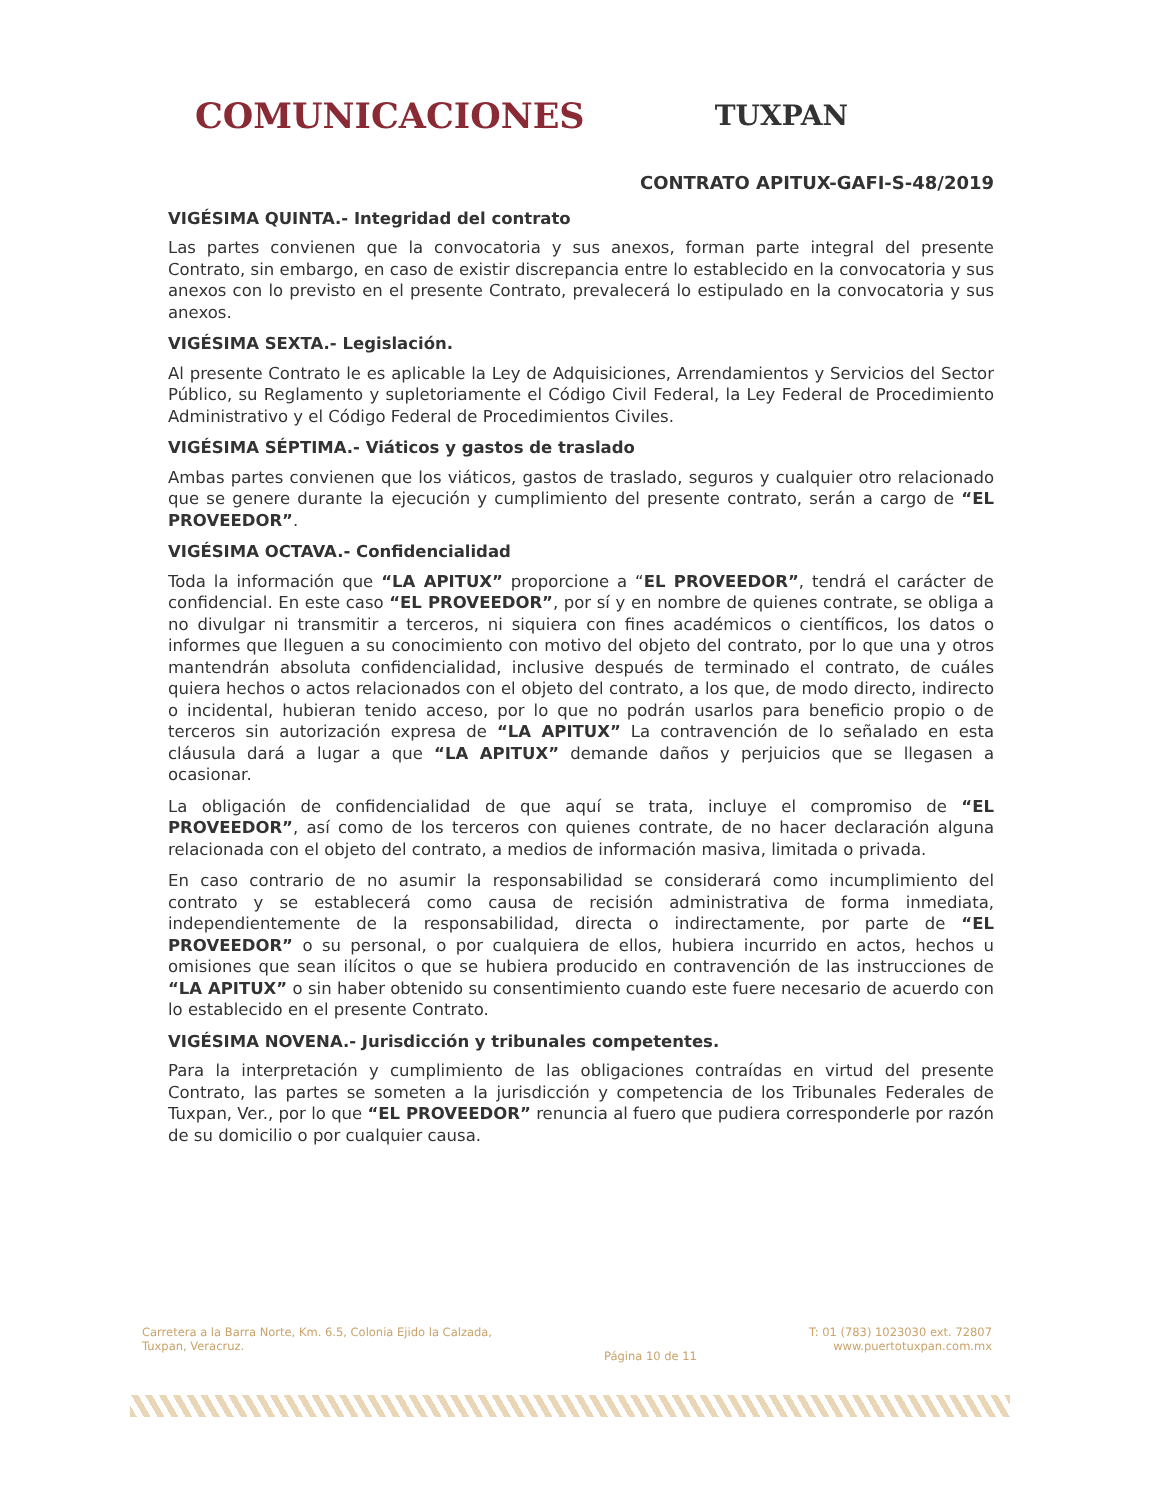COMUNICACIONES TUXPAN
CONTRATO APITUX-GAFI-S-48/2019
VIGÉSIMA QUINTA.- Integridad del contrato
Las partes convienen que la convocatoria y sus anexos, forman parte integral del presente Contrato, sin embargo, en caso de existir discrepancia entre lo establecido en la convocatoria y sus anexos con lo previsto en el presente Contrato, prevalecerá lo estipulado en la convocatoria y sus anexos.
VIGÉSIMA SEXTA.- Legislación.
Al presente Contrato le es aplicable la Ley de Adquisiciones, Arrendamientos y Servicios del Sector Público, su Reglamento y supletoriamente el Código Civil Federal, la Ley Federal de Procedimiento Administrativo y el Código Federal de Procedimientos Civiles.
VIGÉSIMA SÉPTIMA.- Viáticos y gastos de traslado
Ambas partes convienen que los viáticos, gastos de traslado, seguros y cualquier otro relacionado que se genere durante la ejecución y cumplimiento del presente contrato, serán a cargo de “EL PROVEEDOR”.
VIGÉSIMA OCTAVA.- Confidencialidad
Toda la información que “LA APITUX” proporcione a “EL PROVEEDOR”, tendrá el carácter de confidencial. En este caso “EL PROVEEDOR”, por sí y en nombre de quienes contrate, se obliga a no divulgar ni transmitir a terceros, ni siquiera con fines académicos o científicos, los datos o informes que lleguen a su conocimiento con motivo del objeto del contrato, por lo que una y otros mantendrán absoluta confidencialidad, inclusive después de terminado el contrato, de cuáles quiera hechos o actos relacionados con el objeto del contrato, a los que, de modo directo, indirecto o incidental, hubieran tenido acceso, por lo que no podrán usarlos para beneficio propio o de terceros sin autorización expresa de “LA APITUX” La contravención de lo señalado en esta cláusula dará a lugar a que “LA APITUX” demande daños y perjuicios que se llegasen a ocasionar.
La obligación de confidencialidad de que aquí se trata, incluye el compromiso de “EL PROVEEDOR”, así como de los terceros con quienes contrate, de no hacer declaración alguna relacionada con el objeto del contrato, a medios de información masiva, limitada o privada.
En caso contrario de no asumir la responsabilidad se considerará como incumplimiento del contrato y se establecerá como causa de recisión administrativa de forma inmediata, independientemente de la responsabilidad, directa o indirectamente, por parte de “EL PROVEEDOR” o su personal, o por cualquiera de ellos, hubiera incurrido en actos, hechos u omisiones que sean ilícitos o que se hubiera producido en contravención de las instrucciones de “LA APITUX” o sin haber obtenido su consentimiento cuando este fuere necesario de acuerdo con lo establecido en el presente Contrato.
VIGÉSIMA NOVENA.- Jurisdicción y tribunales competentes.
Para la interpretación y cumplimiento de las obligaciones contraídas en virtud del presente Contrato, las partes se someten a la jurisdicción y competencia de los Tribunales Federales de Tuxpan, Ver., por lo que “EL PROVEEDOR” renuncia al fuero que pudiera corresponderle por razón de su domicilio o por cualquier causa.
Carretera a la Barra Norte, Km. 6.5, Colonia Ejido la Calzada,
Tuxpan, Veracruz.
Página 10 de 11
T: 01 (783) 1023030 ext. 72807
www.puertotuxpan.com.mx